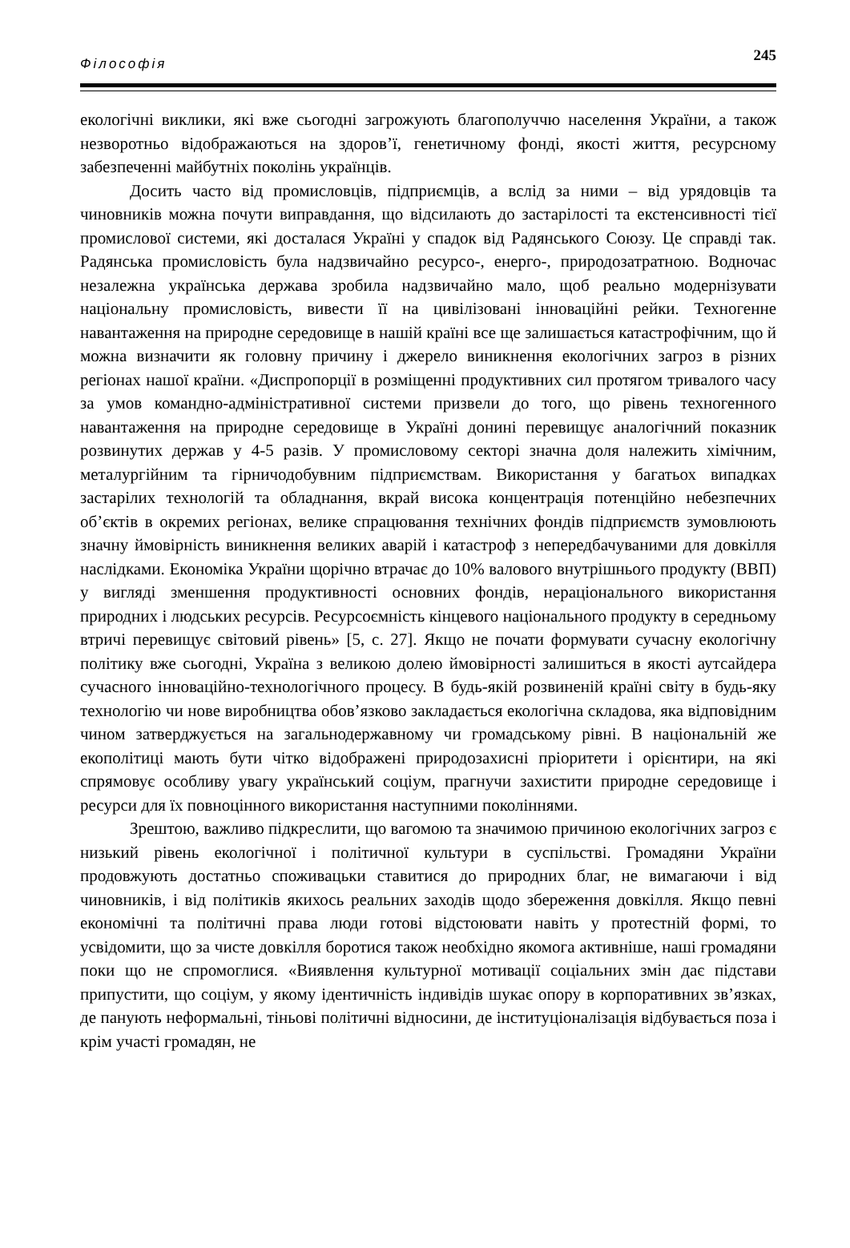Філософія 245
екологічні виклики, які вже сьогодні загрожують благополуччю населення України, а також незворотньо відображаються на здоров’ї, генетичному фонді, якості життя, ресурсному забезпеченні майбутніх поколінь українців.
Досить часто від промисловців, підприємців, а вслід за ними – від урядовців та чиновників можна почути виправдання, що відсилають до застарілості та екстенсивності тієї промислової системи, які досталася Україні у спадок від Радянського Союзу. Це справді так. Радянська промисловість була надзвичайно ресурсо-, енерго-, природозатратною. Водночас незалежна українська держава зробила надзвичайно мало, щоб реально модернізувати національну промисловість, вивести її на цивілізовані інноваційні рейки. Техногенне навантаження на природне середовище в нашій країні все ще залишається катастрофічним, що й можна визначити як головну причину і джерело виникнення екологічних загроз в різних регіонах нашої країни. «Диспропорції в розміщенні продуктивних сил протягом тривалого часу за умов командно-адміністративної системи призвели до того, що рівень техногенного навантаження на природне середовище в Україні донині перевищує аналогічний показник розвинутих держав у 4-5 разів. У промисловому секторі значна доля належить хімічним, металургійним та гірничодобувним підприємствам. Використання у багатьох випадках застарілих технологій та обладнання, вкрай висока концентрація потенційно небезпечних об’єктів в окремих регіонах, велике спрацювання технічних фондів підприємств зумовлюють значну ймовірність виникнення великих аварій і катастроф з непередбачуваними для довкілля наслідками. Економіка України щорічно втрачає до 10% валового внутрішнього продукту (ВВП) у вигляді зменшення продуктивності основних фондів, нераціонального використання природних і людських ресурсів. Ресурсоємність кінцевого національного продукту в середньому втричі перевищує світовий рівень» [5, с. 27]. Якщо не почати формувати сучасну екологічну політику вже сьогодні, Україна з великою долею ймовірності залишиться в якості аутсайдера сучасного інноваційно-технологічного процесу. В будь-якій розвиненій країні світу в будь-яку технологію чи нове виробництва обов’язково закладається екологічна складова, яка відповідним чином затверджується на загальнодержавному чи громадському рівні. В національній же екополітиці мають бути чітко відображені природозахисні пріоритети і орієнтири, на які спрямовує особливу увагу український соціум, прагнучи захистити природне середовище і ресурси для їх повноцінного використання наступними поколіннями.
Зрештою, важливо підкреслити, що вагомою та значимою причиною екологічних загроз є низький рівень екологічної і політичної культури в суспільстві. Громадяни України продовжують достатньо споживацьки ставитися до природних благ, не вимагаючи і від чиновників, і від політиків якихось реальних заходів щодо збереження довкілля. Якщо певні економічні та політичні права люди готові відстоювати навіть у протестній формі, то усвідомити, що за чисте довкілля боротися також необхідно якомога активніше, наші громадяни поки що не спромоглися. «Виявлення культурної мотивації соціальних змін дає підстави припустити, що соціум, у якому ідентичність індивідів шукає опору в корпоративних зв’язках, де панують неформальні, тіньові політичні відносини, де інституціоналізація відбувається поза і крім участі громадян, не